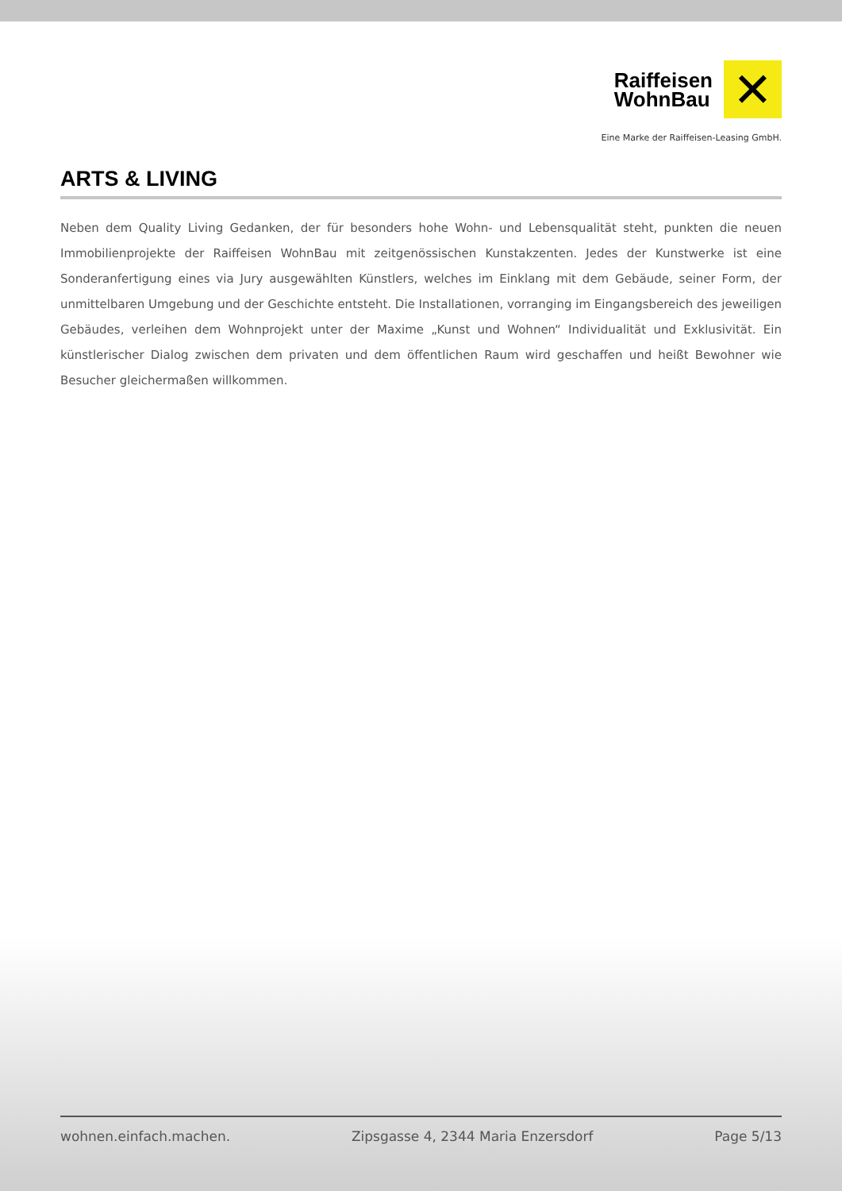Raiffeisen
WohnBau
✕
Eine Marke der Raiffeisen-Leasing GmbH.
ARTS & LIVING
Neben dem Quality Living Gedanken, der für besonders hohe Wohn- und Lebensqualität steht, punkten die neuen Immobilienprojekte der Raiffeisen WohnBau mit zeitgenössischen Kunstakzenten. Jedes der Kunstwerke ist eine Sonderanfertigung eines via Jury ausgewählten Künstlers, welches im Einklang mit dem Gebäude, seiner Form, der unmittelbaren Umgebung und der Geschichte entsteht. Die Installationen, vorranging im Eingangsbereich des jeweiligen Gebäudes, verleihen dem Wohnprojekt unter der Maxime „Kunst und Wohnen“ Individualität und Exklusivität. Ein künstlerischer Dialog zwischen dem privaten und dem öffentlichen Raum wird geschaffen und heißt Bewohner wie Besucher gleichermaßen willkommen.
wohnen.einfach.machen. Zipsgasse 4, 2344 Maria Enzersdorf Page 5/13